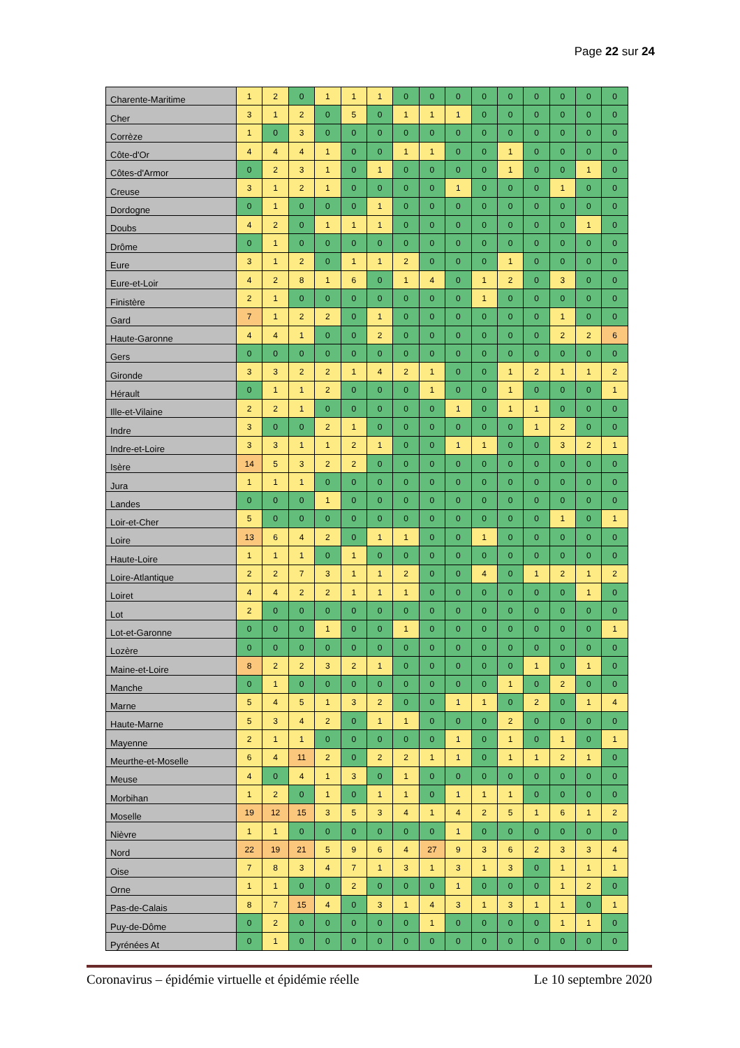Page 22 sur 24
| Charente-Maritime | 1 | 2 | 0 | 1 | 1 | 1 | 0 | 0 | 0 | 0 | 0 | 0 | 0 | 0 | 0 |
| Cher | 3 | 1 | 2 | 0 | 5 | 0 | 1 | 1 | 1 | 0 | 0 | 0 | 0 | 0 | 0 |
| Corrèze | 1 | 0 | 3 | 0 | 0 | 0 | 0 | 0 | 0 | 0 | 0 | 0 | 0 | 0 | 0 |
| Côte-d'Or | 4 | 4 | 4 | 1 | 0 | 0 | 1 | 1 | 0 | 0 | 1 | 0 | 0 | 0 | 0 |
| Côtes-d'Armor | 0 | 2 | 3 | 1 | 0 | 1 | 0 | 0 | 0 | 0 | 1 | 0 | 0 | 1 | 0 |
| Creuse | 3 | 1 | 2 | 1 | 0 | 0 | 0 | 0 | 1 | 0 | 0 | 0 | 1 | 0 | 0 |
| Dordogne | 0 | 1 | 0 | 0 | 0 | 1 | 0 | 0 | 0 | 0 | 0 | 0 | 0 | 0 | 0 |
| Doubs | 4 | 2 | 0 | 1 | 1 | 1 | 0 | 0 | 0 | 0 | 0 | 0 | 0 | 1 | 0 |
| Drôme | 0 | 1 | 0 | 0 | 0 | 0 | 0 | 0 | 0 | 0 | 0 | 0 | 0 | 0 | 0 |
| Eure | 3 | 1 | 2 | 0 | 1 | 1 | 2 | 0 | 0 | 0 | 1 | 0 | 0 | 0 | 0 |
| Eure-et-Loir | 4 | 2 | 8 | 1 | 6 | 0 | 1 | 4 | 0 | 1 | 2 | 0 | 3 | 0 | 0 |
| Finistère | 2 | 1 | 0 | 0 | 0 | 0 | 0 | 0 | 0 | 1 | 0 | 0 | 0 | 0 | 0 |
| Gard | 7 | 1 | 2 | 2 | 0 | 1 | 0 | 0 | 0 | 0 | 0 | 0 | 1 | 0 | 0 |
| Haute-Garonne | 4 | 4 | 1 | 0 | 0 | 2 | 0 | 0 | 0 | 0 | 0 | 0 | 2 | 2 | 6 |
| Gers | 0 | 0 | 0 | 0 | 0 | 0 | 0 | 0 | 0 | 0 | 0 | 0 | 0 | 0 | 0 |
| Gironde | 3 | 3 | 2 | 2 | 1 | 4 | 2 | 1 | 0 | 0 | 1 | 2 | 1 | 1 | 2 |
| Hérault | 0 | 1 | 1 | 2 | 0 | 0 | 0 | 1 | 0 | 0 | 1 | 0 | 0 | 0 | 1 |
| Ille-et-Vilaine | 2 | 2 | 1 | 0 | 0 | 0 | 0 | 0 | 1 | 0 | 1 | 1 | 0 | 0 | 0 |
| Indre | 3 | 0 | 0 | 2 | 1 | 0 | 0 | 0 | 0 | 0 | 0 | 1 | 2 | 0 | 0 |
| Indre-et-Loire | 3 | 3 | 1 | 1 | 2 | 1 | 0 | 0 | 1 | 1 | 0 | 0 | 3 | 2 | 1 |
| Isère | 14 | 5 | 3 | 2 | 2 | 0 | 0 | 0 | 0 | 0 | 0 | 0 | 0 | 0 | 0 |
| Jura | 1 | 1 | 1 | 0 | 0 | 0 | 0 | 0 | 0 | 0 | 0 | 0 | 0 | 0 | 0 |
| Landes | 0 | 0 | 0 | 1 | 0 | 0 | 0 | 0 | 0 | 0 | 0 | 0 | 0 | 0 | 0 |
| Loir-et-Cher | 5 | 0 | 0 | 0 | 0 | 0 | 0 | 0 | 0 | 0 | 0 | 0 | 1 | 0 | 1 |
| Loire | 13 | 6 | 4 | 2 | 0 | 1 | 1 | 0 | 0 | 1 | 0 | 0 | 0 | 0 | 0 |
| Haute-Loire | 1 | 1 | 1 | 0 | 1 | 0 | 0 | 0 | 0 | 0 | 0 | 0 | 0 | 0 | 0 |
| Loire-Atlantique | 2 | 2 | 7 | 3 | 1 | 1 | 2 | 0 | 0 | 4 | 0 | 1 | 2 | 1 | 2 |
| Loiret | 4 | 4 | 2 | 2 | 1 | 1 | 1 | 0 | 0 | 0 | 0 | 0 | 0 | 1 | 0 |
| Lot | 2 | 0 | 0 | 0 | 0 | 0 | 0 | 0 | 0 | 0 | 0 | 0 | 0 | 0 | 0 |
| Lot-et-Garonne | 0 | 0 | 0 | 1 | 0 | 0 | 1 | 0 | 0 | 0 | 0 | 0 | 0 | 0 | 1 |
| Lozère | 0 | 0 | 0 | 0 | 0 | 0 | 0 | 0 | 0 | 0 | 0 | 0 | 0 | 0 | 0 |
| Maine-et-Loire | 8 | 2 | 2 | 3 | 2 | 1 | 0 | 0 | 0 | 0 | 0 | 1 | 0 | 1 | 0 |
| Manche | 0 | 1 | 0 | 0 | 0 | 0 | 0 | 0 | 0 | 0 | 1 | 0 | 2 | 0 | 0 |
| Marne | 5 | 4 | 5 | 1 | 3 | 2 | 0 | 0 | 1 | 1 | 0 | 2 | 0 | 1 | 4 |
| Haute-Marne | 5 | 3 | 4 | 2 | 0 | 1 | 1 | 0 | 0 | 0 | 2 | 0 | 0 | 0 | 0 |
| Mayenne | 2 | 1 | 1 | 0 | 0 | 0 | 0 | 0 | 1 | 0 | 1 | 0 | 1 | 0 | 1 |
| Meurthe-et-Moselle | 6 | 4 | 11 | 2 | 0 | 2 | 2 | 1 | 1 | 0 | 1 | 1 | 2 | 1 | 0 |
| Meuse | 4 | 0 | 4 | 1 | 3 | 0 | 1 | 0 | 0 | 0 | 0 | 0 | 0 | 0 | 0 |
| Morbihan | 1 | 2 | 0 | 1 | 0 | 1 | 1 | 0 | 1 | 1 | 1 | 0 | 0 | 0 | 0 |
| Moselle | 19 | 12 | 15 | 3 | 5 | 3 | 4 | 1 | 4 | 2 | 5 | 1 | 6 | 1 | 2 |
| Nièvre | 1 | 1 | 0 | 0 | 0 | 0 | 0 | 0 | 1 | 0 | 0 | 0 | 0 | 0 | 0 |
| Nord | 22 | 19 | 21 | 5 | 9 | 6 | 4 | 27 | 9 | 3 | 6 | 2 | 3 | 3 | 4 |
| Oise | 7 | 8 | 3 | 4 | 7 | 1 | 3 | 1 | 3 | 1 | 3 | 0 | 1 | 1 | 1 |
| Orne | 1 | 1 | 0 | 0 | 2 | 0 | 0 | 0 | 1 | 0 | 0 | 0 | 1 | 2 | 0 |
| Pas-de-Calais | 8 | 7 | 15 | 4 | 0 | 3 | 1 | 4 | 3 | 1 | 3 | 1 | 1 | 0 | 1 |
| Puy-de-Dôme | 0 | 2 | 0 | 0 | 0 | 0 | 0 | 1 | 0 | 0 | 0 | 0 | 1 | 1 | 0 |
| Pyrénées At | 0 | 1 | 0 | 0 | 0 | 0 | 0 | 0 | 0 | 0 | 0 | 0 | 0 | 0 | 0 |
Coronavirus – épidémie virtuelle et épidémie réelle Le 10 septembre 2020